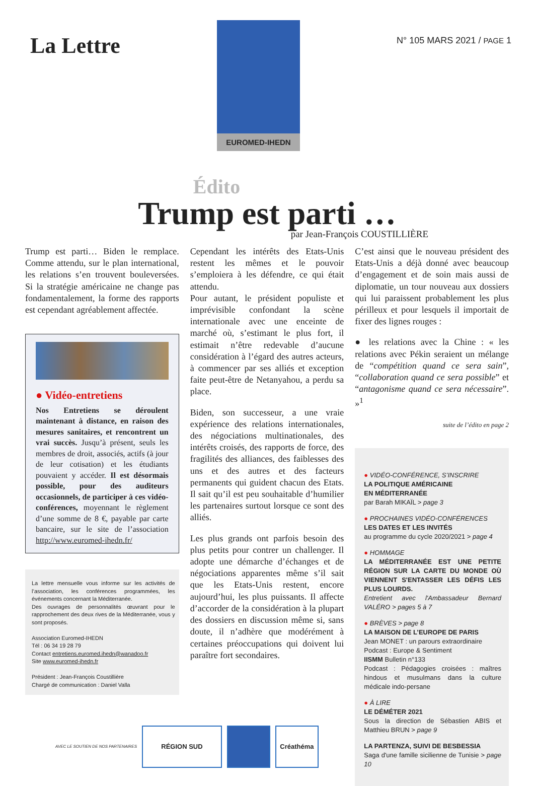La Lettre
EUROMED-IHEDN
N° 105 MARS 2021 / PAGE 1
Édito
Trump est parti …
par Jean-François COUSTILLIÈRE
Trump est parti… Biden le remplace. Comme attendu, sur le plan international, les relations s’en trouvent bouleversées. Si la stratégie américaine ne change pas fondamentalement, la forme des rapports est cependant agréablement affectée.
● Vidéo-entretiens
Nos Entretiens se déroulent maintenant à distance, en raison des mesures sanitaires, et rencontrent un vrai succès. Jusqu’à présent, seuls les membres de droit, associés, actifs (à jour de leur cotisation) et les étudiants pouvaient y accéder. Il est désormais possible, pour des auditeurs occasionnels, de participer à ces vidéo-conférences, moyennant le règlement d’une somme de 8 €, payable par carte bancaire, sur le site de l’association http://www.euromed-ihedn.fr/
La lettre mensuelle vous informe sur les activités de l’association, les conférences programmées, les événements concernant la Méditerranée.
Des ouvrages de personnalités œuvrant pour le rapprochement des deux rives de la Méditerranée, vous y sont proposés.
Association Euromed-IHEDN
Tél : 06 34 19 28 79
Contact entretiens.euromed.ihedn@wanadoo.fr
Site www.euromed-ihedn.fr
Président : Jean-François Coustillière
Chargé de communication : Daniel Valla
Cependant les intérêts des Etats-Unis restent les mêmes et le pouvoir s’emploiera à les défendre, ce qui était attendu.
Pour autant, le président populiste et imprévisible confondant la scène internationale avec une enceinte de marché où, s’estimant le plus fort, il estimait n’être redevable d’aucune considération à l’égard des autres acteurs, à commencer par ses alliés et exception faite peut-être de Netanyahou, a perdu sa place.
Biden, son successeur, a une vraie expérience des relations internationales, des négociations multinationales, des intérêts croisés, des rapports de force, des fragilités des alliances, des faiblesses des uns et des autres et des facteurs permanents qui guident chacun des Etats. Il sait qu’il est peu souhaitable d’humilier les partenaires surtout lorsque ce sont des alliés.
Les plus grands ont parfois besoin des plus petits pour contrer un challenger. Il adopte une démarche d’échanges et de négociations apparentes même s’il sait que les Etats-Unis restent, encore aujourd’hui, les plus puissants. Il affecte d’accorder de la considération à la plupart des dossiers en discussion même si, sans doute, il n’adhère que modérément à certaines préoccupations qui doivent lui paraître fort secondaires.
C’est ainsi que le nouveau président des Etats-Unis a déjà donné avec beaucoup d’engagement et de soin mais aussi de diplomatie, un tour nouveau aux dossiers qui lui paraissent probablement les plus périlleux et pour lesquels il importait de fixer des lignes rouges :
● les relations avec la Chine : « les relations avec Pékin seraient un mélange de “compétition quand ce sera sain”, “collaboration quand ce sera possible” et “antagonisme quand ce sera nécessaire”. »<sup>1</sup>
suite de l’édito en page 2
● VIDÉO-CONFÉRENCE, S’INSCRIRE
LA POLITIQUE AMÉRICAINE
EN MÉDITERRANÉE
par Barah MIKAÏL > page 3
● PROCHAINES VIDÉO-CONFÉRENCES
LES DATES ET LES INVITÉS
au programme du cycle 2020/2021 > page 4
● HOMMAGE
LA MÉDITERRANÉE EST UNE PETITE RÉGION SUR LA CARTE DU MONDE OÙ VIENNENT S'ENTASSER LES DÉFIS LES PLUS LOURDS.
Entretient avec l'Ambassadeur Bernard VALÉRO > pages 5 à 7
● BRÈVES > page 8
LA MAISON DE L’EUROPE DE PARIS
Jean MONET : un parours extraordinaire
Podcast : Europe & Sentiment
IISMM Bulletin n°133
Podcast : Pédagogies croisées : maîtres hindous et musulmans dans la culture médicale indo-persane
● À LIRE
LE DÉMÉTER 2021
Sous la direction de Sébastien ABIS et Matthieu BRUN > page 9
LA PARTENZA, SUIVI DE BESBESSIA
Saga d'une famille sicilienne de Tunisie > page 10
AVEC LE SOUTIEN DE NOS PARTENAIRES
RÉGION SUD Créathéma